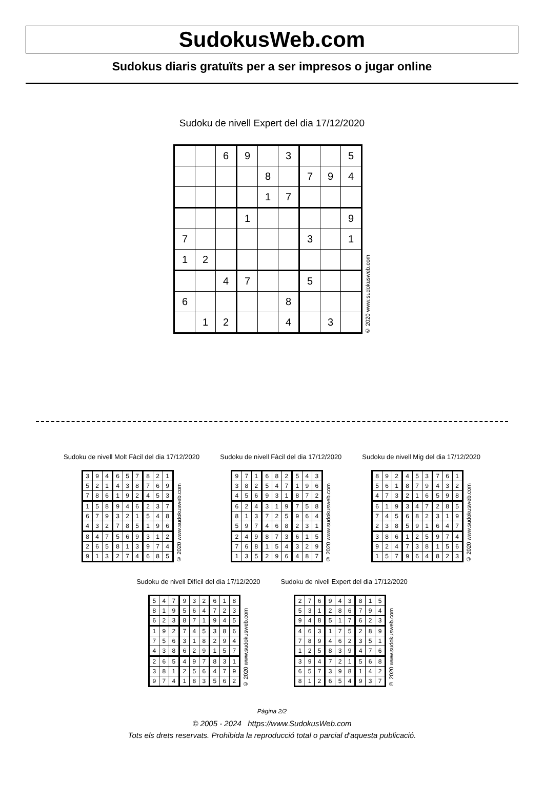SudokusWeb.com
Sudokus diaris gratuïts per a ser impresos o jugar online
Sudoku de nivell Expert del dia 17/12/2020
| | | 6 | 9 | | 3 | | | 5 |
| | | | | 8 | | 7 | 9 | 4 |
| | | | | 1 | 7 | | | |
| | | | 1 | | | | | 9 |
| 7 | | | | | | 3 | | 1 |
| 1 | 2 | | | | | | | |
| | | 4 | 7 | | | 5 | | |
| 6 | | | | | 8 | | | |
| | 1 | 2 | | | 4 | | 3 | |
© 2020 www.sudokusweb.com
Sudoku de nivell Molt Fàcil del dia 17/12/2020
| 3 | 9 | 4 | 6 | 5 | 7 | 8 | 2 | 1 |
| 5 | 2 | 1 | 4 | 3 | 8 | 7 | 6 | 9 |
| 7 | 8 | 6 | 1 | 9 | 2 | 4 | 5 | 3 |
| 1 | 5 | 8 | 9 | 4 | 6 | 2 | 3 | 7 |
| 6 | 7 | 9 | 3 | 2 | 1 | 5 | 4 | 8 |
| 4 | 3 | 2 | 7 | 8 | 5 | 1 | 9 | 6 |
| 8 | 4 | 7 | 5 | 6 | 9 | 3 | 1 | 2 |
| 2 | 6 | 5 | 8 | 1 | 3 | 9 | 7 | 4 |
| 9 | 1 | 3 | 2 | 7 | 4 | 6 | 8 | 5 |
© 2020 www.sudokusweb.com
Sudoku de nivell Fàcil del dia 17/12/2020
| 9 | 7 | 1 | 6 | 8 | 2 | 5 | 4 | 3 |
| 3 | 8 | 2 | 5 | 4 | 7 | 1 | 9 | 6 |
| 4 | 5 | 6 | 9 | 3 | 1 | 8 | 7 | 2 |
| 6 | 2 | 4 | 3 | 1 | 9 | 7 | 5 | 8 |
| 8 | 1 | 3 | 7 | 2 | 5 | 9 | 6 | 4 |
| 5 | 9 | 7 | 4 | 6 | 8 | 2 | 3 | 1 |
| 2 | 4 | 9 | 8 | 7 | 3 | 6 | 1 | 5 |
| 7 | 6 | 8 | 1 | 5 | 4 | 3 | 2 | 9 |
| 1 | 3 | 5 | 2 | 9 | 6 | 4 | 8 | 7 |
© 2020 www.sudokusweb.com
Sudoku de nivell Mig del dia 17/12/2020
| 8 | 9 | 2 | 4 | 5 | 3 | 7 | 6 | 1 |
| 5 | 6 | 1 | 8 | 7 | 9 | 4 | 3 | 2 |
| 4 | 7 | 3 | 2 | 1 | 6 | 5 | 9 | 8 |
| 6 | 1 | 9 | 3 | 4 | 7 | 2 | 8 | 5 |
| 7 | 4 | 5 | 6 | 8 | 2 | 3 | 1 | 9 |
| 2 | 3 | 8 | 5 | 9 | 1 | 6 | 4 | 7 |
| 3 | 8 | 6 | 1 | 2 | 5 | 9 | 7 | 4 |
| 9 | 2 | 4 | 7 | 3 | 8 | 1 | 5 | 6 |
| 1 | 5 | 7 | 9 | 6 | 4 | 8 | 2 | 3 |
© 2020 www.sudokusweb.com
Sudoku de nivell Difícil del dia 17/12/2020
| 5 | 4 | 7 | 9 | 3 | 2 | 6 | 1 | 8 |
| 8 | 1 | 9 | 5 | 6 | 4 | 7 | 2 | 3 |
| 6 | 2 | 3 | 8 | 7 | 1 | 9 | 4 | 5 |
| 1 | 9 | 2 | 7 | 4 | 5 | 3 | 8 | 6 |
| 7 | 5 | 6 | 3 | 1 | 8 | 2 | 9 | 4 |
| 4 | 3 | 8 | 6 | 2 | 9 | 1 | 5 | 7 |
| 2 | 6 | 5 | 4 | 9 | 7 | 8 | 3 | 1 |
| 3 | 8 | 1 | 2 | 5 | 6 | 4 | 7 | 9 |
| 9 | 7 | 4 | 1 | 8 | 3 | 5 | 6 | 2 |
© 2020 www.sudokusweb.com
Sudoku de nivell Expert del dia 17/12/2020
| 2 | 7 | 6 | 9 | 4 | 3 | 8 | 1 | 5 |
| 5 | 3 | 1 | 2 | 8 | 6 | 7 | 9 | 4 |
| 9 | 4 | 8 | 5 | 1 | 7 | 6 | 2 | 3 |
| 4 | 6 | 3 | 1 | 7 | 5 | 2 | 8 | 9 |
| 7 | 8 | 9 | 4 | 6 | 2 | 3 | 5 | 1 |
| 1 | 2 | 5 | 8 | 3 | 9 | 4 | 7 | 6 |
| 3 | 9 | 4 | 7 | 2 | 1 | 5 | 6 | 8 |
| 6 | 5 | 7 | 3 | 9 | 8 | 1 | 4 | 2 |
| 8 | 1 | 2 | 6 | 5 | 4 | 9 | 3 | 7 |
© 2020 www.sudokusweb.com
Pàgina 2/2
© 2005 - 2024 https://www.SudokusWeb.com
Tots els drets reservats. Prohibida la reproducció total o parcial d'aquesta publicació.